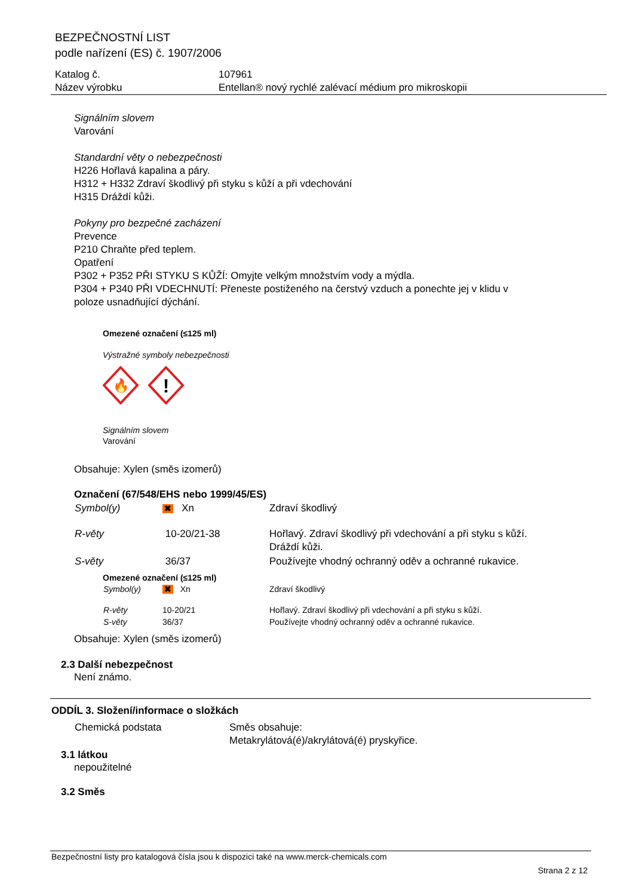BEZPEČNOSTNÍ LIST
podle nařízení (ES) č. 1907/2006
| Katalog č. | 107961 |
| Název výrobku | Entellan® nový rychlé zalévací médium pro mikroskopii |
Signálním slovem
Varování
Standardní věty o nebezpečnosti
H226 Hořlavá kapalina a páry.
H312 + H332 Zdraví škodlivý při styku s kůží a při vdechování
H315 Dráždí kůži.
Pokyny pro bezpečné zacházení
Prevence
P210 Chraňte před teplem.
Opatření
P302 + P352 PŘI STYKU S KŮŽÍ: Omyjte velkým množstvím vody a mýdla.
P304 + P340 PŘI VDECHNUTÍ: Přeneste postiženého na čerstvý vzduch a ponechte jej v klidu v
poloze usnadňující dýchání.
Omezené označení (≤125 ml)
Výstražné symboly nebezpečnosti
🔥
!
Signálním slovem
Varování
Obsahuje: Xylen (směs izomerů)
Označení (67/548/EHS nebo 1999/45/ES)
| Symbol(y) | ✖ Xn | Zdraví škodlivý |
| R-věty | 10-20/21-38 | Hořlavý. Zdraví škodlivý při vdechování a při styku s kůží. Dráždí kůži. |
| S-věty | 36/37 | Používejte vhodný ochranný oděv a ochranné rukavice. |
Omezené označení (≤125 ml)
| Symbol(y) | ✖ Xn | Zdraví škodlivý |
| R-věty | 10-20/21 | Hořlavý. Zdraví škodlivý při vdechování a při styku s kůží. |
| S-věty | 36/37 | Používejte vhodný ochranný oděv a ochranné rukavice. |
Obsahuje: Xylen (směs izomerů)
2.3 Další nebezpečnost
Není známo.
ODDÍL 3. Složení/informace o složkách
| Chemická podstata | Směs obsahuje: Metakrylátová(é)/akrylátová(é) pryskyřice. |
3.1 látkou
nepoužitelné
3.2 Směs
Bezpečnostní listy pro katalogová čísla jsou k dispozici také na www.merck-chemicals.com
Strana 2 z 12